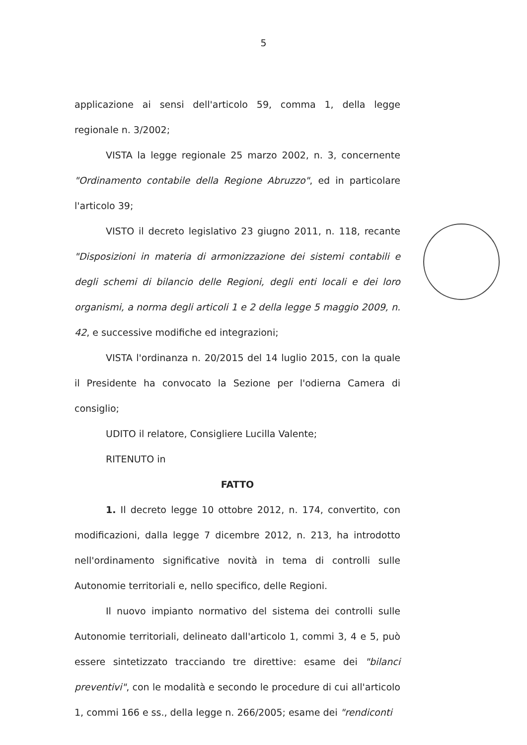5
applicazione ai sensi dell'articolo 59, comma 1, della legge regionale n. 3/2002;
VISTA la legge regionale 25 marzo 2002, n. 3, concernente "Ordinamento contabile della Regione Abruzzo", ed in particolare l'articolo 39;
VISTO il decreto legislativo 23 giugno 2011, n. 118, recante "Disposizioni in materia di armonizzazione dei sistemi contabili e degli schemi di bilancio delle Regioni, degli enti locali e dei loro organismi, a norma degli articoli 1 e 2 della legge 5 maggio 2009, n. 42, e successive modifiche ed integrazioni;
VISTA l'ordinanza n. 20/2015 del 14 luglio 2015, con la quale il Presidente ha convocato la Sezione per l'odierna Camera di consiglio;
UDITO il relatore, Consigliere Lucilla Valente;
RITENUTO in
FATTO
1. Il decreto legge 10 ottobre 2012, n. 174, convertito, con modificazioni, dalla legge 7 dicembre 2012, n. 213, ha introdotto nell'ordinamento significative novità in tema di controlli sulle Autonomie territoriali e, nello specifico, delle Regioni.
Il nuovo impianto normativo del sistema dei controlli sulle Autonomie territoriali, delineato dall'articolo 1, commi 3, 4 e 5, può essere sintetizzato tracciando tre direttive: esame dei "bilanci preventivi", con le modalità e secondo le procedure di cui all'articolo 1, commi 166 e ss., della legge n. 266/2005; esame dei "rendiconti